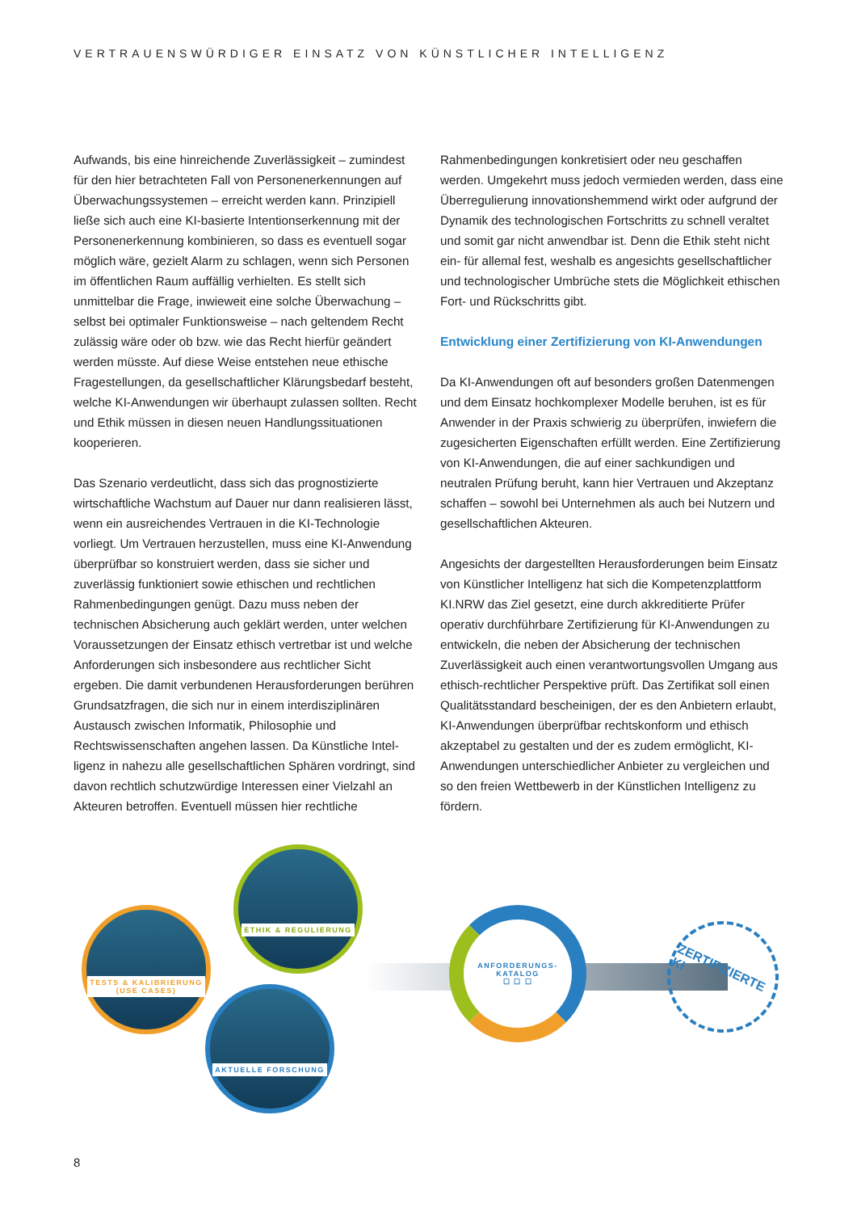VERTRAUENSWÜRDIGER EINSATZ VON KÜNSTLICHER INTELLIGENZ
Aufwands, bis eine hinreichende Zuverlässigkeit – zumindest für den hier betrachteten Fall von Personenerkennungen auf Überwachungssystemen – erreicht werden kann. Prinzipiell ließe sich auch eine KI-basierte Intentionserkennung mit der Personenerkennung kombinieren, so dass es eventuell sogar möglich wäre, gezielt Alarm zu schlagen, wenn sich Perso­nen im öffentlichen Raum auffällig verhielten. Es stellt sich unmittelbar die Frage, inwieweit eine solche Überwachung – selbst bei optimaler Funktionsweise – nach geltendem Recht zulässig wäre oder ob bzw. wie das Recht hierfür geändert werden müsste. Auf diese Weise entstehen neue ethische Fragestellungen, da gesellschaftlicher Klärungsbedarf besteht, welche KI-Anwendungen wir überhaupt zulassen sollten. Recht und Ethik müssen in diesen neuen Handlungs­situationen kooperieren.
Das Szenario verdeutlicht, dass sich das prognostizierte wirtschaftliche Wachstum auf Dauer nur dann realisieren lässt, wenn ein ausreichendes Vertrauen in die KI-Technologie vorliegt. Um Vertrauen herzustellen, muss eine KI-Anwendung überprüfbar so konstruiert werden, dass sie sicher und zuverlässig funktioniert sowie ethischen und rechtlichen Rahmenbedingungen genügt. Dazu muss neben der technischen Absicherung auch geklärt werden, unter welchen Voraussetzungen der Einsatz ethisch vertretbar ist und welche Anforderungen sich insbesondere aus rechtlicher Sicht ergeben. Die damit verbundenen Herausforderungen berühren Grundsatzfragen, die sich nur in einem interdis­ziplinären Austausch zwischen Informatik, Philosophie und Rechtswissenschaften angehen lassen. Da Künstliche Intel­ligenz in nahezu alle gesellschaftlichen Sphären vordringt, sind davon rechtlich schutzwürdige Interessen einer Vielzahl an Akteuren betroffen. Eventuell müssen hier rechtliche
Rahmenbedingungen konkretisiert oder neu geschaffen werden. Umgekehrt muss jedoch vermieden werden, dass eine Überregulierung innovationshemmend wirkt oder aufgrund der Dynamik des technologischen Fortschritts zu schnell veraltet und somit gar nicht anwendbar ist. Denn die Ethik steht nicht ein- für allemal fest, weshalb es angesichts gesellschaftlicher und technologischer Umbrüche stets die Möglichkeit ethischen Fort- und Rückschritts gibt.
Entwicklung einer Zertifizierung von KI-Anwendungen
Da KI-Anwendungen oft auf besonders großen Datenmengen und dem Einsatz hochkomplexer Modelle beruhen, ist es für Anwender in der Praxis schwierig zu überprüfen, inwiefern die zugesicherten Eigenschaften erfüllt werden. Eine Zertifizierung von KI-Anwendungen, die auf einer sachkundigen und neutralen Prüfung beruht, kann hier Vertrauen und Akzeptanz schaffen – sowohl bei Unternehmen als auch bei Nutzern und gesellschaftlichen Akteuren.
Angesichts der dargestellten Herausforderungen beim Einsatz von Künstlicher Intelligenz hat sich die Kompetenzplattform KI.NRW das Ziel gesetzt, eine durch akkreditierte Prüfer operativ durchführbare Zertifizierung für KI-Anwendungen zu entwickeln, die neben der Absicherung der technischen Zuverlässigkeit auch einen verantwortungsvollen Umgang aus ethisch-rechtlicher Perspektive prüft. Das Zertifikat soll einen Qualitätsstandard bescheinigen, der es den Anbietern erlaubt, KI-Anwendungen überprüfbar rechtskonform und ethisch akzeptabel zu gestalten und der es zudem ermöglicht, KI-Anwendungen unterschiedlicher Anbieter zu vergleichen und so den freien Wettbewerb in der Künstlichen Intelligenz zu fördern.
TESTS & KALIBRIERUNG
(USE CASES)
ETHIK & REGULIERUNG
AKTUELLE FORSCHUNG
ANFORDERUNGS-
KATALOG
☐ ☐ ☐
ZERTIFIZIERTE KI
8